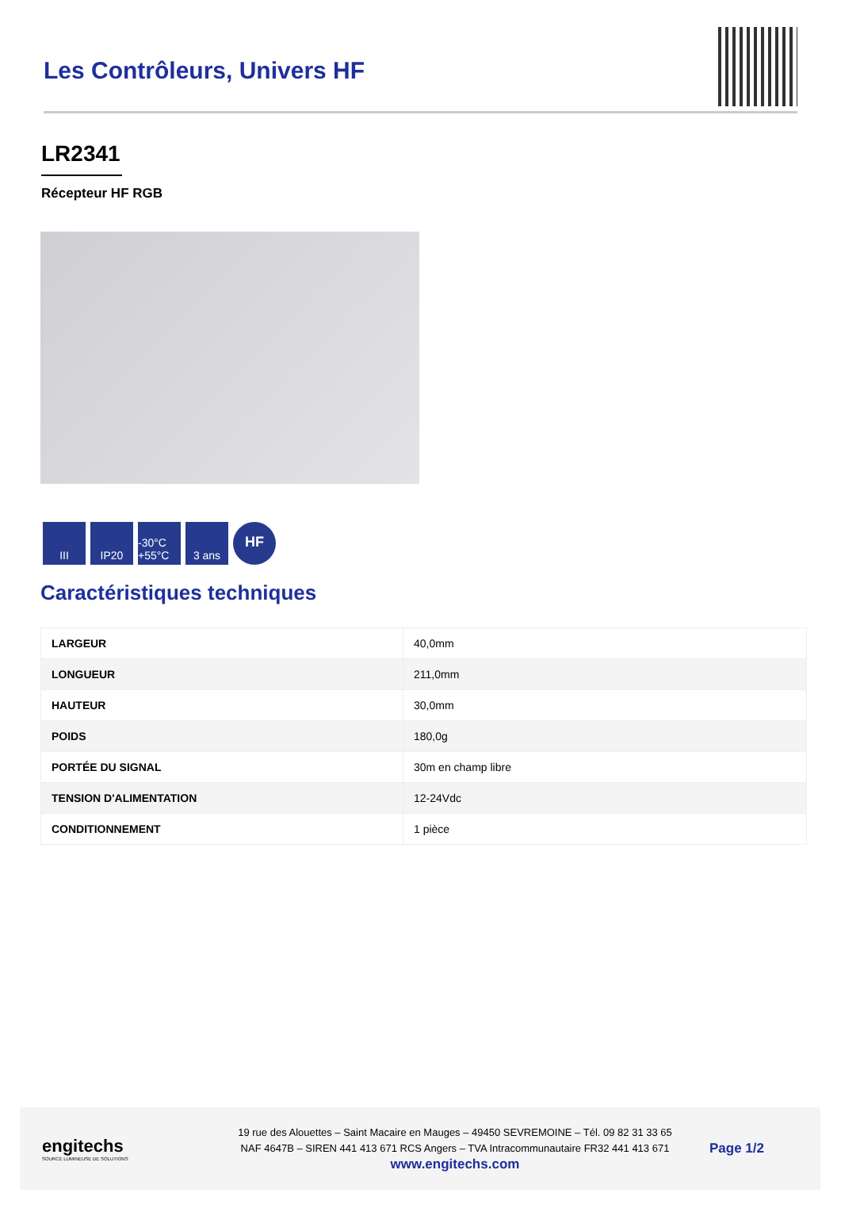Les Contrôleurs, Univers HF
LR2341
Récepteur HF RGB
III IP20 -30°C +55°C
3 ans
HF
Caractéristiques techniques
| LARGEUR | 40,0mm |
| LONGUEUR | 211,0mm |
| HAUTEUR | 30,0mm |
| POIDS | 180,0g |
| PORTÉE DU SIGNAL | 30m en champ libre |
| TENSION D'ALIMENTATION | 12-24Vdc |
| CONDITIONNEMENT | 1 pièce |
engitechs
SOURCE LUMINEUSE DE SOLUTIONS
19 rue des Alouettes – Saint Macaire en Mauges – 49450 SEVREMOINE – Tél. 09 82 31 33 65
NAF 4647B – SIREN 441 413 671 RCS Angers – TVA Intracommunautaire FR32 441 413 671
www.engitechs.com
Page 1/2